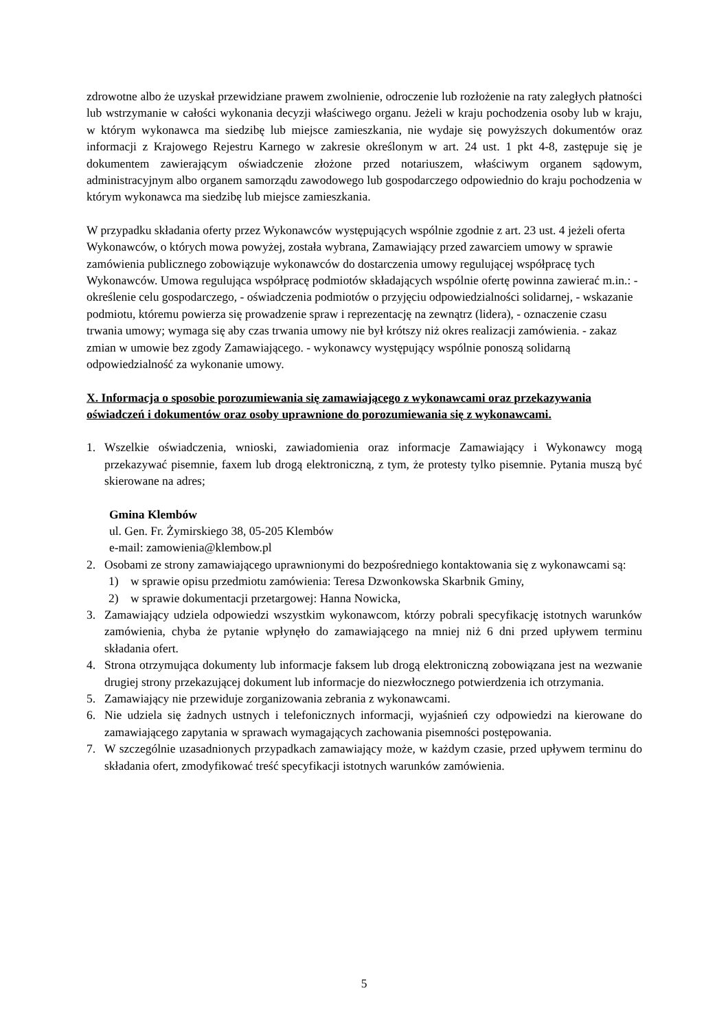zdrowotne albo że uzyskał przewidziane prawem zwolnienie, odroczenie lub rozłożenie na raty zaległych płatności lub wstrzymanie w całości wykonania decyzji właściwego organu. Jeżeli w kraju pochodzenia osoby lub w kraju, w którym wykonawca ma siedzibę lub miejsce zamieszkania, nie wydaje się powyższych dokumentów oraz informacji z Krajowego Rejestru Karnego w zakresie określonym w art. 24 ust. 1 pkt 4-8, zastępuje się je dokumentem zawierającym oświadczenie złożone przed notariuszem, właściwym organem sądowym, administracyjnym albo organem samorządu zawodowego lub gospodarczego odpowiednio do kraju pochodzenia w którym wykonawca ma siedzibę lub miejsce zamieszkania.
W przypadku składania oferty przez Wykonawców występujących wspólnie zgodnie z art. 23 ust. 4 jeżeli oferta Wykonawców, o których mowa powyżej, została wybrana, Zamawiający przed zawarciem umowy w sprawie zamówienia publicznego zobowiązuje wykonawców do dostarczenia umowy regulującej współpracę tych Wykonawców. Umowa regulująca współpracę podmiotów składających wspólnie ofertę powinna zawierać m.in.: - określenie celu gospodarczego, - oświadczenia podmiotów o przyjęciu odpowiedzialności solidarnej, - wskazanie podmiotu, któremu powierza się prowadzenie spraw i reprezentację na zewnątrz (lidera), - oznaczenie czasu trwania umowy; wymaga się aby czas trwania umowy nie był krótszy niż okres realizacji zamówienia. - zakaz zmian w umowie bez zgody Zamawiającego. - wykonawcy występujący wspólnie ponoszą solidarną odpowiedzialność za wykonanie umowy.
X. Informacja o sposobie porozumiewania się zamawiającego z wykonawcami oraz przekazywania oświadczeń i dokumentów oraz osoby uprawnione do porozumiewania się z wykonawcami.
1. Wszelkie oświadczenia, wnioski, zawiadomienia oraz informacje Zamawiający i Wykonawcy mogą przekazywać pisemnie, faxem lub drogą elektroniczną, z tym, że protesty tylko pisemnie. Pytania muszą być skierowane na adres;
Gmina Klembów
ul. Gen. Fr. Żymirskiego 38, 05-205 Klembów
e-mail: zamowienia@klembow.pl
2. Osobami ze strony zamawiającego uprawnionymi do bezpośredniego kontaktowania się z wykonawcami są:
1) w sprawie opisu przedmiotu zamówienia: Teresa Dzwonkowska Skarbnik Gminy,
2) w sprawie dokumentacji przetargowej: Hanna Nowicka,
3. Zamawiający udziela odpowiedzi wszystkim wykonawcom, którzy pobrali specyfikację istotnych warunków zamówienia, chyba że pytanie wpłynęło do zamawiającego na mniej niż 6 dni przed upływem terminu składania ofert.
4. Strona otrzymująca dokumenty lub informacje faksem lub drogą elektroniczną zobowiązana jest na wezwanie drugiej strony przekazującej dokument lub informacje do niezwłocznego potwierdzenia ich otrzymania.
5. Zamawiający nie przewiduje zorganizowania zebrania z wykonawcami.
6. Nie udziela się żadnych ustnych i telefonicznych informacji, wyjaśnień czy odpowiedzi na kierowane do zamawiającego zapytania w sprawach wymagających zachowania pisemności postępowania.
7. W szczególnie uzasadnionych przypadkach zamawiający może, w każdym czasie, przed upływem terminu do składania ofert, zmodyfikować treść specyfikacji istotnych warunków zamówienia.
5